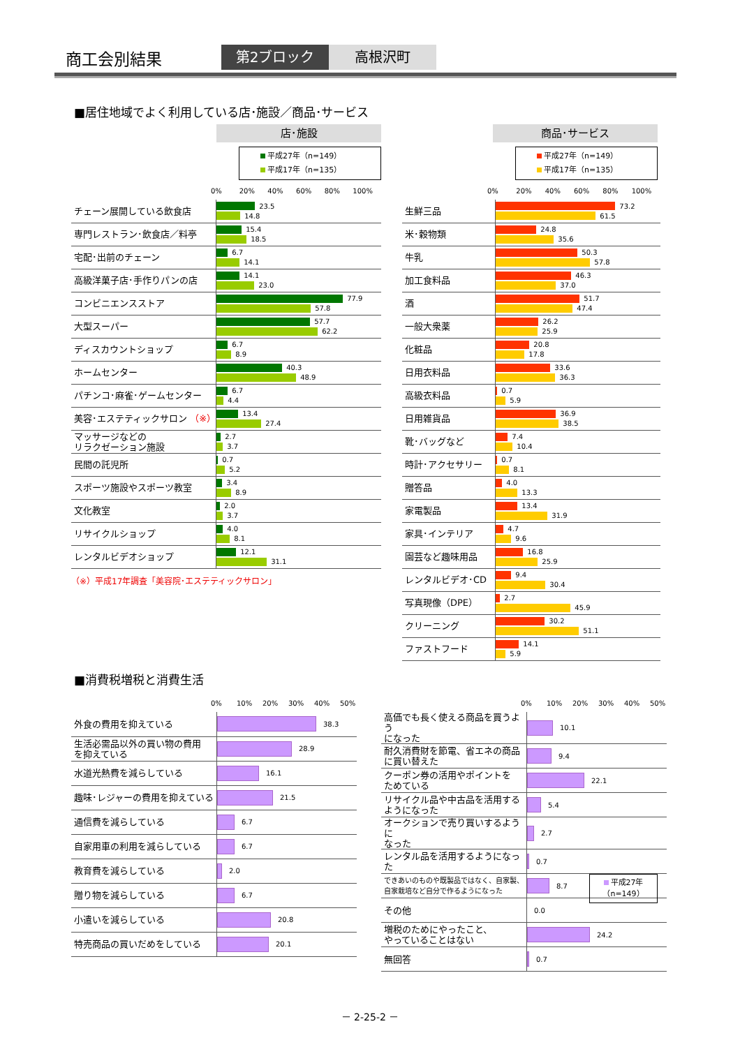商工会別結果
第2ブロック
高根沢町
■居住地域でよく利用している店･施設／商品･サービス
店･施設
平成27年（n=149）
平成17年（n=135）
0% 20% 40% 60% 80% 100%
| チェーン展開している飲食店 | 23.5 14.8 |
| 専門レストラン･飲食店／料亭 | 15.4 18.5 |
| 宅配･出前のチェーン | 6.7 14.1 |
| 高級洋菓子店･手作りパンの店 | 14.1 23.0 |
| コンビニエンスストア | 77.9 57.8 |
| 大型スーパー | 57.7 62.2 |
| ディスカウントショップ | 6.7 8.9 |
| ホームセンター | 40.3 48.9 |
| パチンコ･麻雀･ゲームセンター | 6.7 4.4 |
| 美容･エステティックサロン （※） | 13.4 27.4 |
| マッサージなどの リラクゼーション施設 | 2.7 3.7 |
| 民間の託児所 | 0.7 5.2 |
| スポーツ施設やスポーツ教室 | 3.4 8.9 |
| 文化教室 | 2.0 3.7 |
| リサイクルショップ | 4.0 8.1 |
| レンタルビデオショップ | 12.1 31.1 |
（※）平成17年調査「美容院･エステティックサロン」
商品･サービス
平成27年（n=149）
平成17年（n=135）
0% 20% 40% 60% 80% 100%
| 生鮮三品 | 73.2 61.5 |
| 米･穀物類 | 24.8 35.6 |
| 牛乳 | 50.3 57.8 |
| 加工食料品 | 46.3 37.0 |
| 酒 | 51.7 47.4 |
| 一般大衆薬 | 26.2 25.9 |
| 化粧品 | 20.8 17.8 |
| 日用衣料品 | 33.6 36.3 |
| 高級衣料品 | 0.7 5.9 |
| 日用雑貨品 | 36.9 38.5 |
| 靴･バッグなど | 7.4 10.4 |
| 時計･アクセサリー | 0.7 8.1 |
| 贈答品 | 4.0 13.3 |
| 家電製品 | 13.4 31.9 |
| 家具･インテリア | 4.7 9.6 |
| 園芸など趣味用品 | 16.8 25.9 |
| レンタルビデオ･CD | 9.4 30.4 |
| 写真現像（DPE） | 2.7 45.9 |
| クリーニング | 30.2 51.1 |
| ファストフード | 14.1 5.9 |
■消費税増税と消費生活
0% 10% 20% 30% 40% 50%
| 外食の費用を抑えている | 38.3 |
| 生活必需品以外の買い物の費用 を抑えている | 28.9 |
| 水道光熱費を減らしている | 16.1 |
| 趣味･レジャーの費用を抑えている | 21.5 |
| 通信費を減らしている | 6.7 |
| 自家用車の利用を減らしている | 6.7 |
| 教育費を減らしている | 2.0 |
| 贈り物を減らしている | 6.7 |
| 小遣いを減らしている | 20.8 |
| 特売商品の買いだめをしている | 20.1 |
0% 10% 20% 30% 40% 50%
| 高価でも長く使える商品を買うよう になった | 10.1 |
| 耐久消費財を節電、省エネの商品 に買い替えた | 9.4 |
| クーポン券の活用やポイントを ためている | 22.1 |
| リサイクル品や中古品を活用する ようになった | 5.4 |
| オークションで売り買いするように なった | 2.7 |
| レンタル品を活用するようになった | 0.7 |
| できあいのものや既製品ではなく、自家製、 自家栽培など自分で作るようになった | 8.7 |
| その他 | 0.0 |
| 増税のためにやったこと、 やっていることはない | 24.2 |
| 無回答 | 0.7 |
平成27年
（n=149）
－ 2-25-2 －